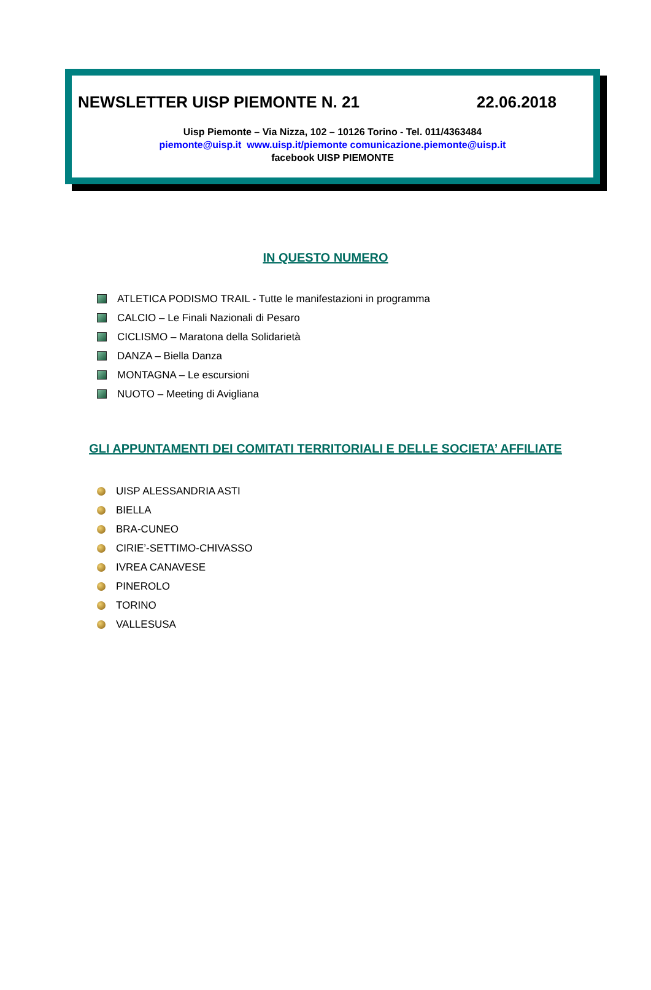NEWSLETTER UISP PIEMONTE N. 21 22.06.2018
Uisp Piemonte – Via Nizza, 102 – 10126 Torino - Tel. 011/4363484
piemonte@uisp.it www.uisp.it/piemonte comunicazione.piemonte@uisp.it
facebook UISP PIEMONTE
IN QUESTO NUMERO
ATLETICA PODISMO TRAIL - Tutte le manifestazioni in programma
CALCIO – Le Finali Nazionali di Pesaro
CICLISMO – Maratona della Solidarietà
DANZA – Biella Danza
MONTAGNA – Le escursioni
NUOTO – Meeting di Avigliana
GLI APPUNTAMENTI DEI COMITATI TERRITORIALI E DELLE SOCIETA’ AFFILIATE
UISP ALESSANDRIA ASTI
BIELLA
BRA-CUNEO
CIRIE’-SETTIMO-CHIVASSO
IVREA CANAVESE
PINEROLO
TORINO
VALLESUSA